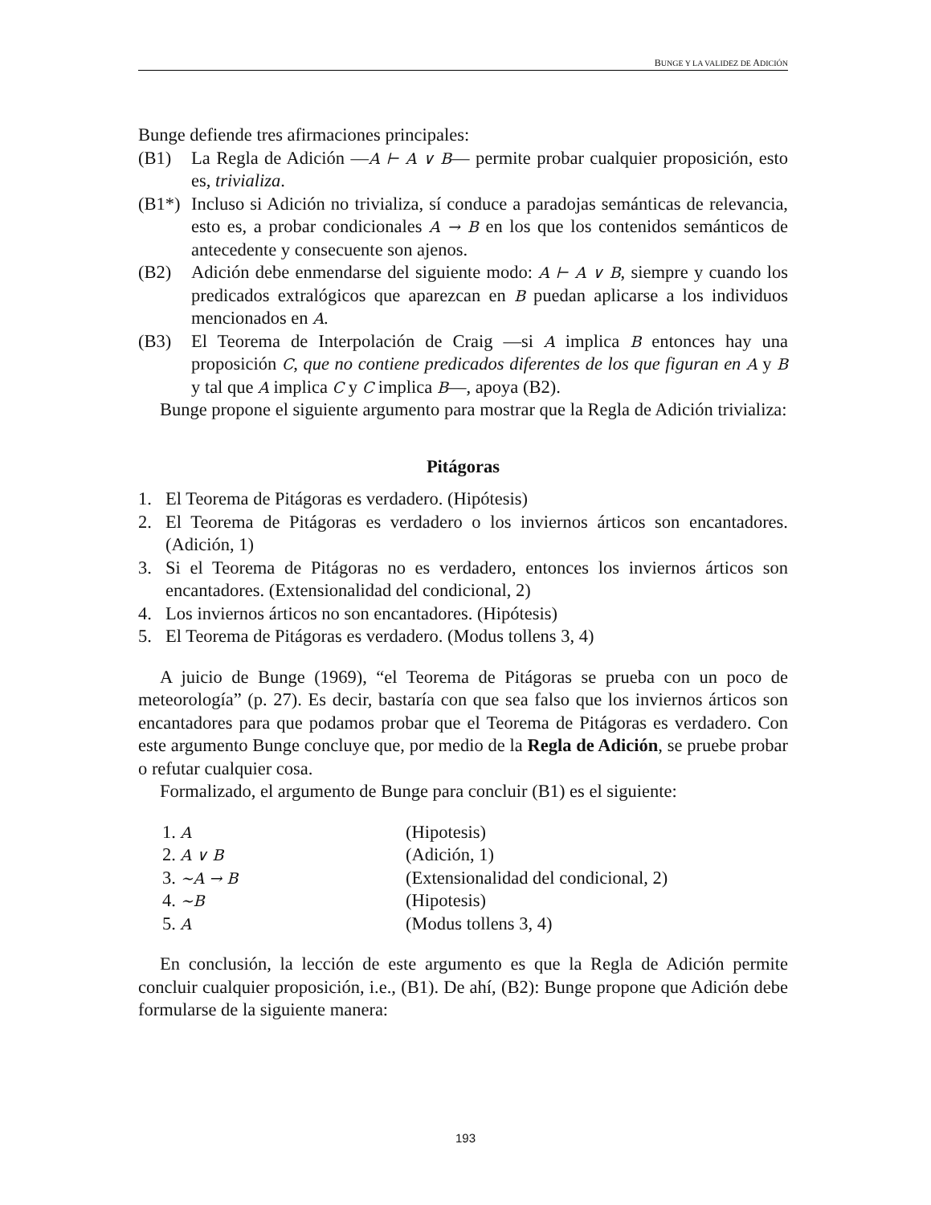BUNGE Y LA VALIDEZ DE ADICIÓN
Bunge defiende tres afirmaciones principales:
(B1) La Regla de Adición —A ⊢ A ∨ B— permite probar cualquier proposición, esto es, trivializa.
(B1*) Incluso si Adición no trivializa, sí conduce a paradojas semánticas de relevancia, esto es, a probar condicionales A → B en los que los contenidos semánticos de antecedente y consecuente son ajenos.
(B2) Adición debe enmendarse del siguiente modo: A ⊢ A ∨ B, siempre y cuando los predicados extralógicos que aparezcan en B puedan aplicarse a los individuos mencionados en A.
(B3) El Teorema de Interpolación de Craig —si A implica B entonces hay una proposición C, que no contiene predicados diferentes de los que figuran en A y B y tal que A implica C y C implica B—, apoya (B2).
Bunge propone el siguiente argumento para mostrar que la Regla de Adición trivializa:
Pitágoras
1. El Teorema de Pitágoras es verdadero. (Hipótesis)
2. El Teorema de Pitágoras es verdadero o los inviernos árticos son encantadores. (Adición, 1)
3. Si el Teorema de Pitágoras no es verdadero, entonces los inviernos árticos son encantadores. (Extensionalidad del condicional, 2)
4. Los inviernos árticos no son encantadores. (Hipótesis)
5. El Teorema de Pitágoras es verdadero. (Modus tollens 3, 4)
A juicio de Bunge (1969), “el Teorema de Pitágoras se prueba con un poco de meteorología” (p. 27). Es decir, bastaría con que sea falso que los inviernos árticos son encantadores para que podamos probar que el Teorema de Pitágoras es verdadero. Con este argumento Bunge concluye que, por medio de la Regla de Adición, se pruebe probar o refutar cualquier cosa.
Formalizado, el argumento de Bunge para concluir (B1) es el siguiente:
1. A (Hipotesis)
2. A ∨ B (Adición, 1)
3. ∼A → B (Extensionalidad del condicional, 2)
4. ∼B (Hipotesis)
5. A (Modus tollens 3, 4)
En conclusión, la lección de este argumento es que la Regla de Adición permite concluir cualquier proposición, i.e., (B1). De ahí, (B2): Bunge propone que Adición debe formularse de la siguiente manera:
193